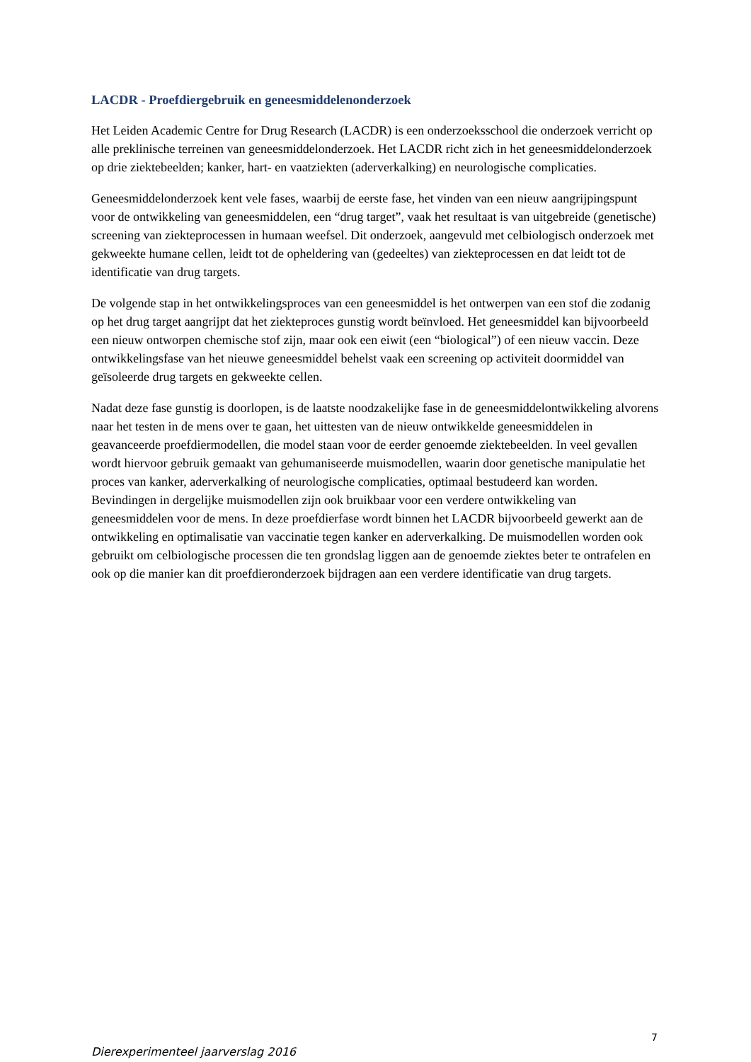LACDR - Proefdiergebruik en geneesmiddelenonderzoek
Het Leiden Academic Centre for Drug Research (LACDR) is een onderzoeksschool die onderzoek verricht op alle preklinische terreinen van geneesmiddelonderzoek. Het LACDR richt zich in het geneesmiddelonderzoek op drie ziektebeelden; kanker, hart- en vaatziekten (aderverkalking) en neurologische complicaties.
Geneesmiddelonderzoek kent vele fases, waarbij de eerste fase, het vinden van een nieuw aangrijpingspunt voor de ontwikkeling van geneesmiddelen, een “drug target”, vaak het resultaat is van uitgebreide (genetische) screening van ziekteprocessen in humaan weefsel. Dit onderzoek, aangevuld met celbiologisch onderzoek met gekweekte humane cellen, leidt tot de opheldering van (gedeeltes) van ziekteprocessen en dat leidt tot de identificatie van drug targets.
De volgende stap in het ontwikkelingsproces van een geneesmiddel is het ontwerpen van een stof die zodanig op het drug target aangrijpt dat het ziekteproces gunstig wordt beïnvloed. Het geneesmiddel kan bijvoorbeeld een nieuw ontworpen chemische stof zijn, maar ook een eiwit (een “biological”) of een nieuw vaccin. Deze ontwikkelingsfase van het nieuwe geneesmiddel behelst vaak een screening op activiteit doormiddel van geïsoleerde drug targets en gekweekte cellen.
Nadat deze fase gunstig is doorlopen, is de laatste noodzakelijke fase in de geneesmiddelontwikkeling alvorens naar het testen in de mens over te gaan, het uittesten van de nieuw ontwikkelde geneesmiddelen in geavanceerde proefdiermodellen, die model staan voor de eerder genoemde ziektebeelden. In veel gevallen wordt hiervoor gebruik gemaakt van gehumaniseerde muismodellen, waarin door genetische manipulatie het proces van kanker, aderverkalking of neurologische complicaties, optimaal bestudeerd kan worden. Bevindingen in dergelijke muismodellen zijn ook bruikbaar voor een verdere ontwikkeling van geneesmiddelen voor de mens. In deze proefdierfase wordt binnen het LACDR bijvoorbeeld gewerkt aan de ontwikkeling en optimalisatie van vaccinatie tegen kanker en aderverkalking. De muismodellen worden ook gebruikt om celbiologische processen die ten grondslag liggen aan de genoemde ziektes beter te ontrafelen en ook op die manier kan dit proefdieronderzoek bijdragen aan een verdere identificatie van drug targets.
7
Dierexperimenteel jaarverslag 2016